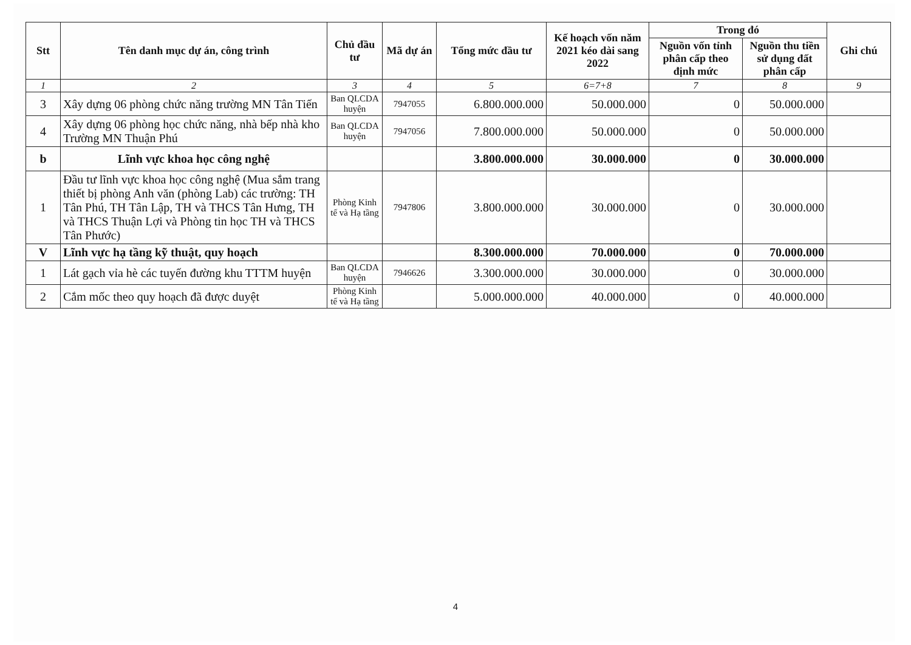| Stt | Tên danh mục dự án, công trình | Chủ đầu tư | Mã dự án | Tổng mức đầu tư | Kế hoạch vốn năm 2021 kéo dài sang 2022 | Trong đó | | Ghi chú |
| --- | --- | --- | --- | --- | --- | --- | --- | --- |
| | | | | | | Nguồn vốn tỉnh phân cấp theo định mức | Nguồn thu tiền sử dụng đất phân cấp | |
| 1 | 2 | 3 | 4 | 5 | 6=7+8 | 7 | 8 | 9 |
| 3 | Xây dựng 06 phòng chức năng trường MN Tân Tiến | Ban QLCDA huyện | 7947055 | 6.800.000.000 | 50.000.000 | 0 | 50.000.000 | |
| 4 | Xây dựng 06 phòng học chức năng, nhà bếp nhà kho Trường MN Thuận Phú | Ban QLCDA huyện | 7947056 | 7.800.000.000 | 50.000.000 | 0 | 50.000.000 | |
| b | Lĩnh vực khoa học công nghệ | | | 3.800.000.000 | 30.000.000 | 0 | 30.000.000 | |
| 1 | Đầu tư lĩnh vực khoa học công nghệ (Mua sắm trang thiết bị phòng Anh văn (phòng Lab) các trường: TH Tân Phú, TH Tân Lập, TH và THCS Tân Hưng, TH và THCS Thuận Lợi và Phòng tin học TH và THCS Tân Phước) | Phòng Kinh tế và Hạ tầng | 7947806 | 3.800.000.000 | 30.000.000 | 0 | 30.000.000 | |
| V | Lĩnh vực hạ tầng kỹ thuật, quy hoạch | | | 8.300.000.000 | 70.000.000 | 0 | 70.000.000 | |
| 1 | Lát gạch vỉa hè các tuyến đường khu TTTM huyện | Ban QLCDA huyện | 7946626 | 3.300.000.000 | 30.000.000 | 0 | 30.000.000 | |
| 2 | Cắm mốc theo quy hoạch đã được duyệt | Phòng Kinh tế và Hạ tầng | | 5.000.000.000 | 40.000.000 | 0 | 40.000.000 | |
4